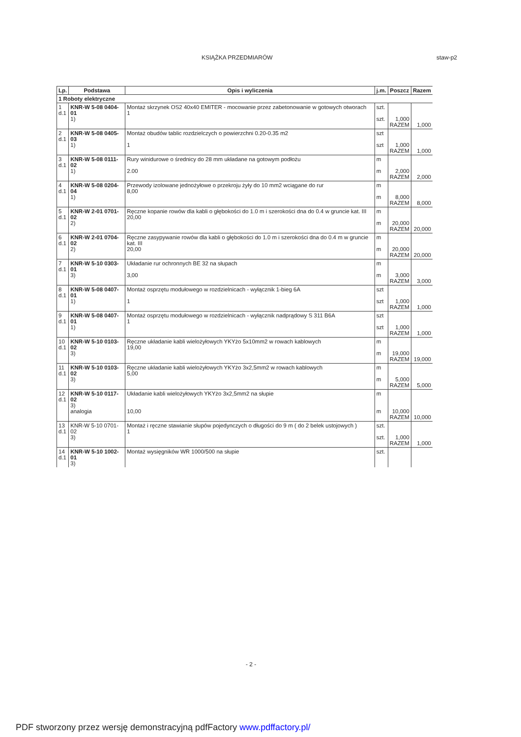KSIĄŻKA PRZEDMIARÓW staw-p2
| Lp. | Podstawa | Opis i wyliczenia | j.m. | Poszcz | Razem |
| --- | --- | --- | --- | --- | --- |
| 1 Roboty elektryczne | | | | | |
| 1 d.1 | KNR-W 5-08 0404-01 1) | Montaż skrzynek OS2 40x40 EMITER - mocowanie przez zabetonowanie w gotowych otworach 1 | szt. szt. | 1,000 RAZEM | 1,000 |
| 2 d.1 | KNR-W 5-08 0405-03 1) | Montaż obudów tablic rozdzielczych o powierzchni 0.20-0.35 m2 1 | szt szt | 1,000 RAZEM | 1,000 |
| 3 d.1 | KNR-W 5-08 0111-02 1) | Rury winidurowe o średnicy do 28 mm układane na gotowym podłożu 2.00 | m m | 2,000 RAZEM | 2,000 |
| 4 d.1 | KNR-W 5-08 0204-04 1) | Przewody izolowane jednożyłowe o przekroju żyły do 10 mm2 wciągane do rur 8,00 | m m | 8,000 RAZEM | 8,000 |
| 5 d.1 | KNR-W 2-01 0701-02 2) | Ręczne kopanie rowów dla kabli o głębokości do 1.0 m i szerokości dna do 0.4 w gruncie kat. III 20,00 | m m | 20,000 RAZEM | 20,000 |
| 6 d.1 | KNR-W 2-01 0704-02 2) | Ręczne zasypywanie rowów dla kabli o głębokości do 1.0 m i szerokości dna do 0.4 m w gruncie kat. III 20,00 | m m | 20,000 RAZEM | 20,000 |
| 7 d.1 | KNR-W 5-10 0303-01 3) | Układanie rur ochronnych BE 32 na słupach 3,00 | m m | 3,000 RAZEM | 3,000 |
| 8 d.1 | KNR-W 5-08 0407-01 1) | Montaż osprzętu modułowego w rozdzielnicach - wyłącznik 1-bieg 6A 1 | szt szt | 1,000 RAZEM | 1,000 |
| 9 d.1 | KNR-W 5-08 0407-01 1) | Montaż osprzętu modułowego w rozdzielnicach - wyłącznik nadprądowy S 311 B6A 1 | szt szt | 1,000 RAZEM | 1,000 |
| 10 d.1 | KNR-W 5-10 0103-02 3) | Ręczne układanie kabli wielożyłowych YKYżo 5x10mm2 w rowach kablowych 19,00 | m m | 19,000 RAZEM | 19,000 |
| 11 d.1 | KNR-W 5-10 0103-02 3) | Ręczne układanie kabli wielożyłowych YKYżo 3x2,5mm2 w rowach kablowych 5,00 | m m | 5,000 RAZEM | 5,000 |
| 12 d.1 | KNR-W 5-10 0117-02 3) analogia | Układanie kabli wielożyłowych YKYżo 3x2,5mm2 na słupie 10,00 | m m | 10,000 RAZEM | 10,000 |
| 13 d.1 | KNR-W 5-10 0701-02 3) | Montaż i ręczne stawianie słupów pojedynczych o długości do 9 m ( do 2 belek ustojowych ) 1 | szt. szt. | 1,000 RAZEM | 1,000 |
| 14 d.1 | KNR-W 5-10 1002-01 3) | Montaż wysięgników WR 1000/500 na słupie | szt. | | |
- 2 -
PDF stworzony przez wersję demonstracyjną pdfFactory www.pdffactory.pl/